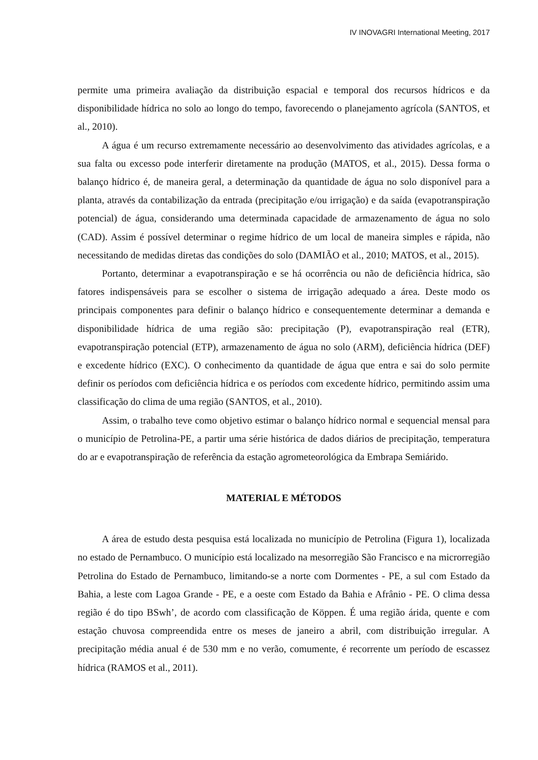IV INOVAGRI International Meeting, 2017
permite uma primeira avaliação da distribuição espacial e temporal dos recursos hídricos e da disponibilidade hídrica no solo ao longo do tempo, favorecendo o planejamento agrícola (SANTOS, et al., 2010).
A água é um recurso extremamente necessário ao desenvolvimento das atividades agrícolas, e a sua falta ou excesso pode interferir diretamente na produção (MATOS, et al., 2015). Dessa forma o balanço hídrico é, de maneira geral, a determinação da quantidade de água no solo disponível para a planta, através da contabilização da entrada (precipitação e/ou irrigação) e da saída (evapotranspiração potencial) de água, considerando uma determinada capacidade de armazenamento de água no solo (CAD). Assim é possível determinar o regime hídrico de um local de maneira simples e rápida, não necessitando de medidas diretas das condições do solo (DAMIÃO et al., 2010; MATOS, et al., 2015).
Portanto, determinar a evapotranspiração e se há ocorrência ou não de deficiência hídrica, são fatores indispensáveis para se escolher o sistema de irrigação adequado a área. Deste modo os principais componentes para definir o balanço hídrico e consequentemente determinar a demanda e disponibilidade hídrica de uma região são: precipitação (P), evapotranspiração real (ETR), evapotranspiração potencial (ETP), armazenamento de água no solo (ARM), deficiência hídrica (DEF) e excedente hídrico (EXC). O conhecimento da quantidade de água que entra e sai do solo permite definir os períodos com deficiência hídrica e os períodos com excedente hídrico, permitindo assim uma classificação do clima de uma região (SANTOS, et al., 2010).
Assim, o trabalho teve como objetivo estimar o balanço hídrico normal e sequencial mensal para o município de Petrolina-PE, a partir uma série histórica de dados diários de precipitação, temperatura do ar e evapotranspiração de referência da estação agrometeorológica da Embrapa Semiárido.
MATERIAL E MÉTODOS
A área de estudo desta pesquisa está localizada no município de Petrolina (Figura 1), localizada no estado de Pernambuco. O município está localizado na mesorregião São Francisco e na microrregião Petrolina do Estado de Pernambuco, limitando-se a norte com Dormentes - PE, a sul com Estado da Bahia, a leste com Lagoa Grande - PE, e a oeste com Estado da Bahia e Afrânio - PE. O clima dessa região é do tipo BSwh’, de acordo com classificação de Köppen. É uma região árida, quente e com estação chuvosa compreendida entre os meses de janeiro a abril, com distribuição irregular. A precipitação média anual é de 530 mm e no verão, comumente, é recorrente um período de escassez hídrica (RAMOS et al., 2011).